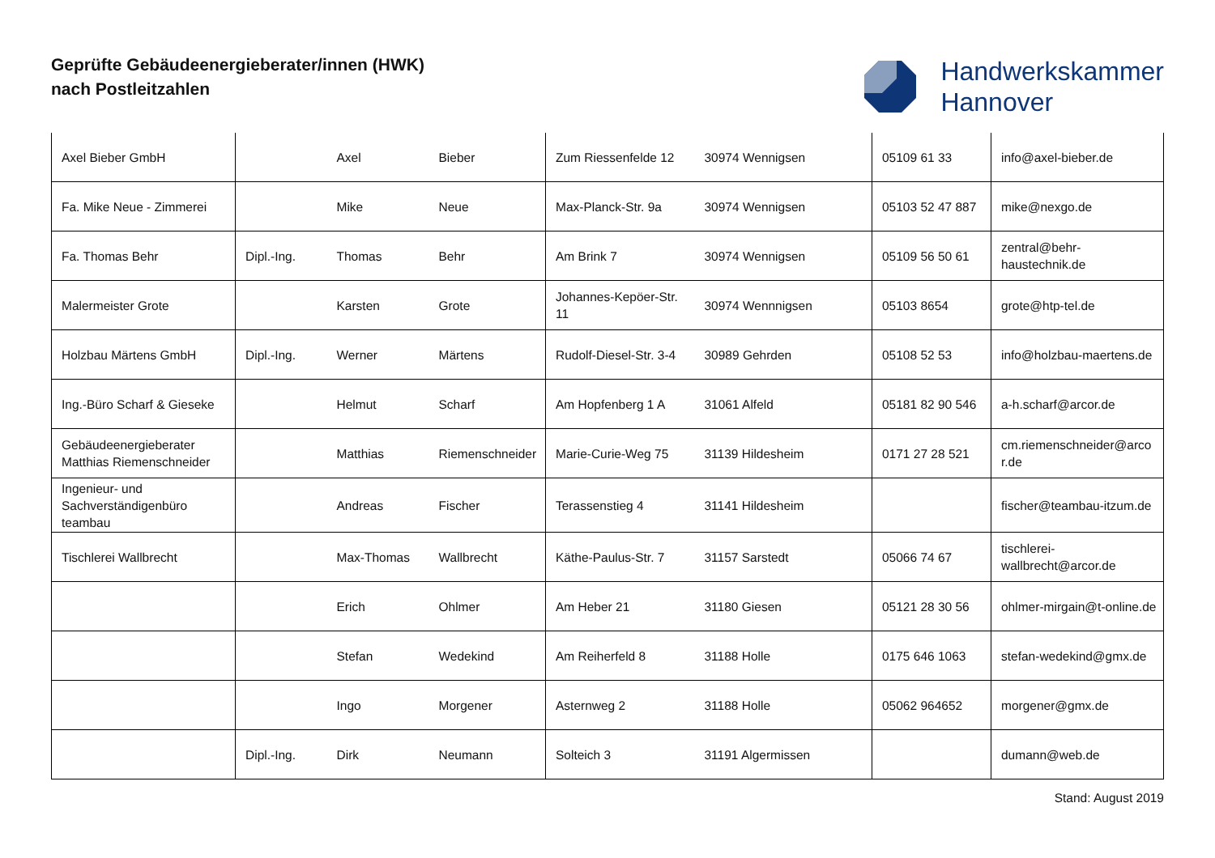Geprüfte Gebäudeenergieberater/innen (HWK)
nach Postleitzahlen
Handwerkskammer
Hannover
| Axel Bieber GmbH | | Axel | Bieber | Zum Riessenfelde 12 | 30974 Wennigsen | 05109 61 33 | info@axel-bieber.de |
| Fa. Mike Neue - Zimmerei | | Mike | Neue | Max-Planck-Str. 9a | 30974 Wennigsen | 05103 52 47 887 | mike@nexgo.de |
| Fa. Thomas Behr | Dipl.-Ing. | Thomas | Behr | Am Brink 7 | 30974 Wennigsen | 05109 56 50 61 | zentral@behr-haustechnik.de |
| Malermeister Grote | | Karsten | Grote | Johannes-Kepöer-Str. 11 | 30974 Wennnigsen | 05103 8654 | grote@htp-tel.de |
| Holzbau Märtens GmbH | Dipl.-Ing. | Werner | Märtens | Rudolf-Diesel-Str. 3-4 | 30989 Gehrden | 05108 52 53 | info@holzbau-maertens.de |
| Ing.-Büro Scharf & Gieseke | | Helmut | Scharf | Am Hopfenberg 1 A | 31061 Alfeld | 05181 82 90 546 | a-h.scharf@arcor.de |
| Gebäudeenergieberater Matthias Riemenschneider | | Matthias | Riemenschneider | Marie-Curie-Weg 75 | 31139 Hildesheim | 0171 27 28 521 | cm.riemenschneider@arcor.de |
| Ingenieur- und Sachverständigenbüro teambau | | Andreas | Fischer | Terassenstieg 4 | 31141 Hildesheim | | fischer@teambau-itzum.de |
| Tischlerei Wallbrecht | | Max-Thomas | Wallbrecht | Käthe-Paulus-Str. 7 | 31157 Sarstedt | 05066 74 67 | tischlerei-wallbrecht@arcor.de |
| | | Erich | Ohlmer | Am Heber 21 | 31180 Giesen | 05121 28 30 56 | ohlmer-mirgain@t-online.de |
| | | Stefan | Wedekind | Am Reiherfeld 8 | 31188 Holle | 0175 646 1063 | stefan-wedekind@gmx.de |
| | | Ingo | Morgener | Asternweg 2 | 31188 Holle | 05062 964652 | morgener@gmx.de |
| | Dipl.-Ing. | Dirk | Neumann | Solteich 3 | 31191 Algermissen | | dumann@web.de |
Stand: August 2019